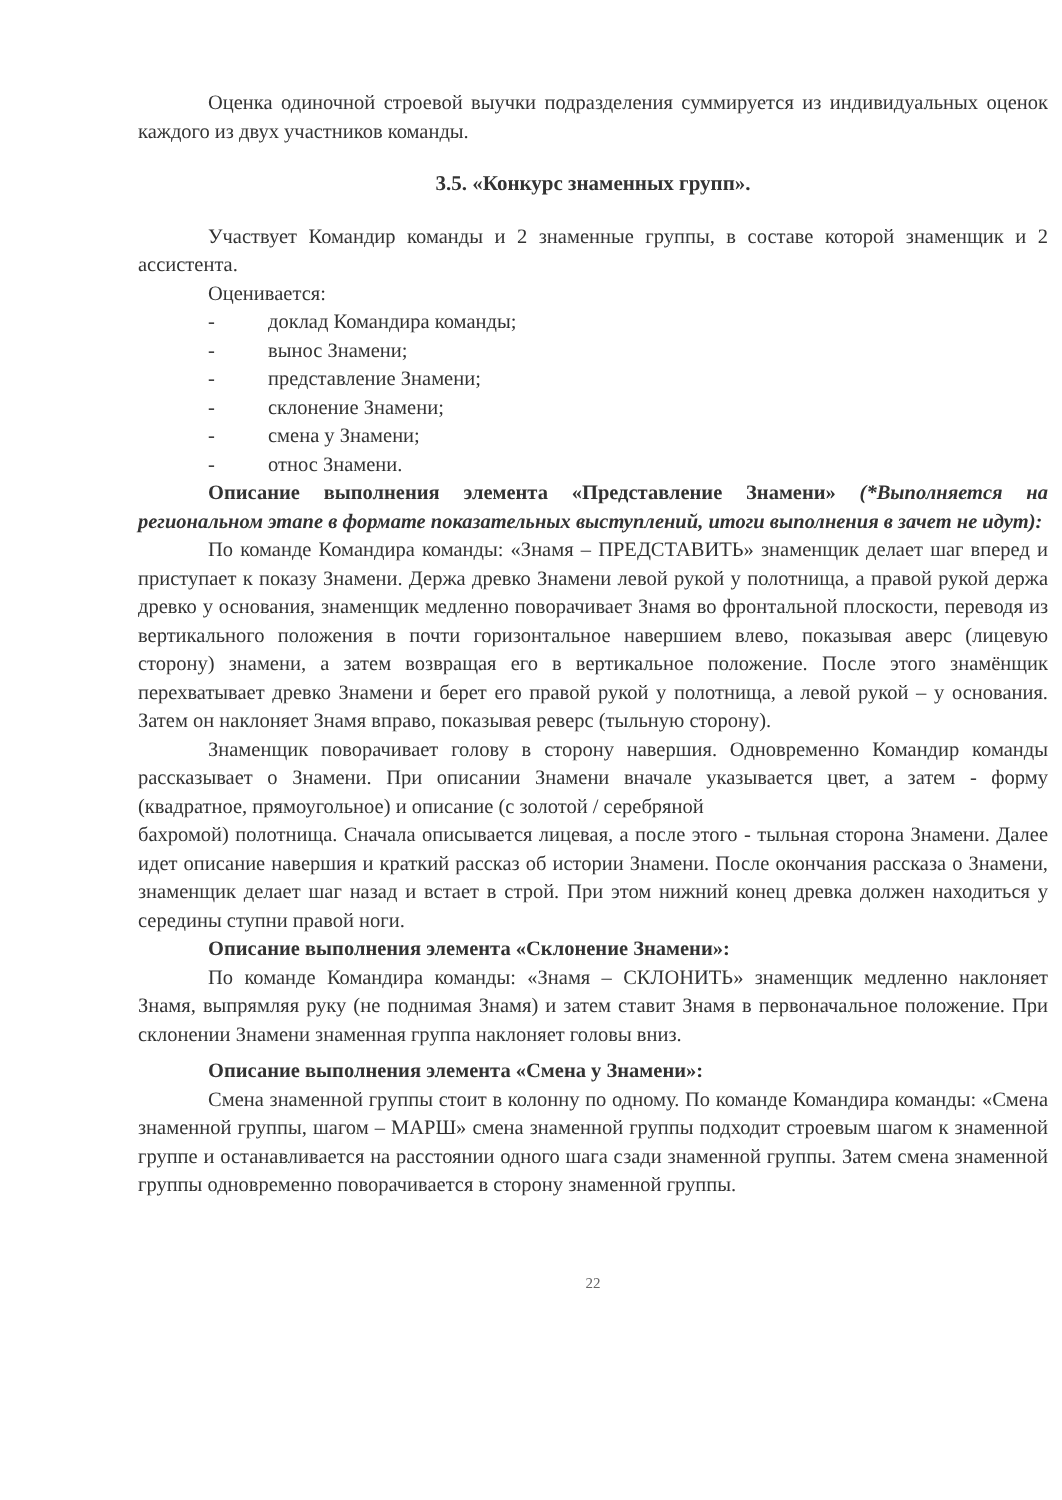Оценка одиночной строевой выучки подразделения суммируется из индивидуальных оценок каждого из двух участников команды.
3.5. «Конкурс знаменных групп».
Участвует Командир команды и 2 знаменные группы, в составе которой знаменщик и 2 ассистента.
Оценивается:
- доклад Командира команды;
- вынос Знамени;
- представление Знамени;
- склонение Знамени;
- смена у Знамени;
- относ Знамени.
Описание выполнения элемента «Представление Знамени» (*Выполняется на региональном этапе в формате показательных выступлений, итоги выполнения в зачет не идут):
По команде Командира команды: «Знамя – ПРЕДСТАВИТЬ» знаменщик делает шаг вперед и приступает к показу Знамени. Держа древко Знамени левой рукой у полотнища, а правой рукой держа древко у основания, знаменщик медленно поворачивает Знамя во фронтальной плоскости, переводя из вертикального положения в почти горизонтальное навершием влево, показывая аверс (лицевую сторону) знамени, а затем возвращая его в вертикальное положение. После этого знамёнщик перехватывает древко Знамени и берет его правой рукой у полотнища, а левой рукой – у основания. Затем он наклоняет Знамя вправо, показывая реверс (тыльную сторону).
Знаменщик поворачивает голову в сторону навершия. Одновременно Командир команды рассказывает о Знамени. При описании Знамени вначале указывается цвет, а затем - форму (квадратное, прямоугольное) и описание (с золотой / серебряной
бахромой) полотнища. Сначала описывается лицевая, а после этого - тыльная сторона Знамени. Далее идет описание навершия и краткий рассказ об истории Знамени. После окончания рассказа о Знамени, знаменщик делает шаг назад и встает в строй. При этом нижний конец древка должен находиться у середины ступни правой ноги.
Описание выполнения элемента «Склонение Знамени»:
По команде Командира команды: «Знамя – СКЛОНИТЬ» знаменщик медленно наклоняет Знамя, выпрямляя руку (не поднимая Знамя) и затем ставит Знамя в первоначальное положение. При склонении Знамени знаменная группа наклоняет головы вниз.
Описание выполнения элемента «Смена у Знамени»:
Смена знаменной группы стоит в колонну по одному. По команде Командира команды: «Смена знаменной группы, шагом – МАРШ» смена знаменной группы подходит строевым шагом к знаменной группе и останавливается на расстоянии одного шага сзади знаменной группы. Затем смена знаменной группы одновременно поворачивается в сторону знаменной группы.
22